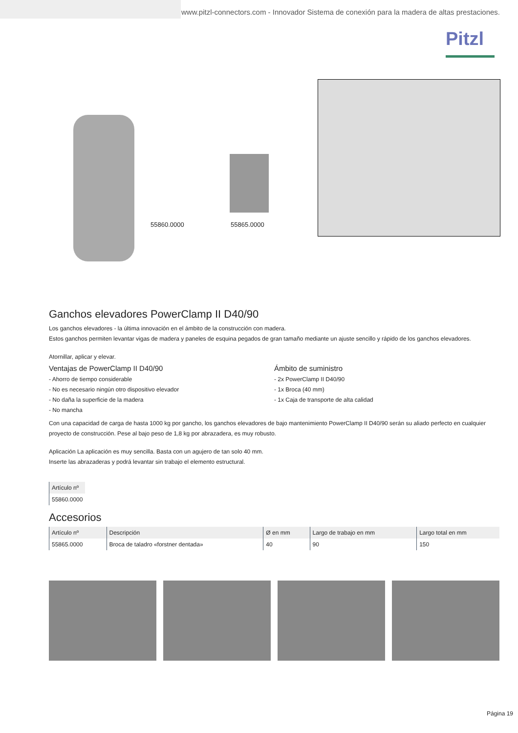www.pitzl-connectors.com - Innovador Sistema de conexión para la madera de altas prestaciones.
Pitzl
55860.0000 55865.0000
Ganchos elevadores PowerClamp II D40/90
Los ganchos elevadores - la última innovación en el ámbito de la construcción con madera.
Estos ganchos permiten levantar vigas de madera y paneles de esquina pegados de gran tamaño mediante un ajuste sencillo y rápido de los ganchos elevadores.
Atornillar, aplicar y elevar.
Ventajas de PowerClamp II D40/90
- Ahorro de tiempo considerable
- No es necesario ningún otro dispositivo elevador
- No daña la superficie de la madera
- No mancha
Ámbito de suministro
- 2x PowerClamp II D40/90
- 1x Broca (40 mm)
- 1x Caja de transporte de alta calidad
Con una capacidad de carga de hasta 1000 kg por gancho, los ganchos elevadores de bajo mantenimiento PowerClamp II D40/90 serán su aliado perfecto en cualquier proyecto de construcción. Pese al bajo peso de 1,8 kg por abrazadera, es muy robusto.
Aplicación La aplicación es muy sencilla. Basta con un agujero de tan solo 40 mm.
Inserte las abrazaderas y podrá levantar sin trabajo el elemento estructural.
| Artículo nº |
| --- |
| 55860.0000 |
Accesorios
| Artículo nº | Descripción | Ø en mm | Largo de trabajo en mm | Largo total en mm |
| --- | --- | --- | --- | --- |
| 55865.0000 | Broca de taladro «forstner dentada» | 40 | 90 | 150 |
Página 19